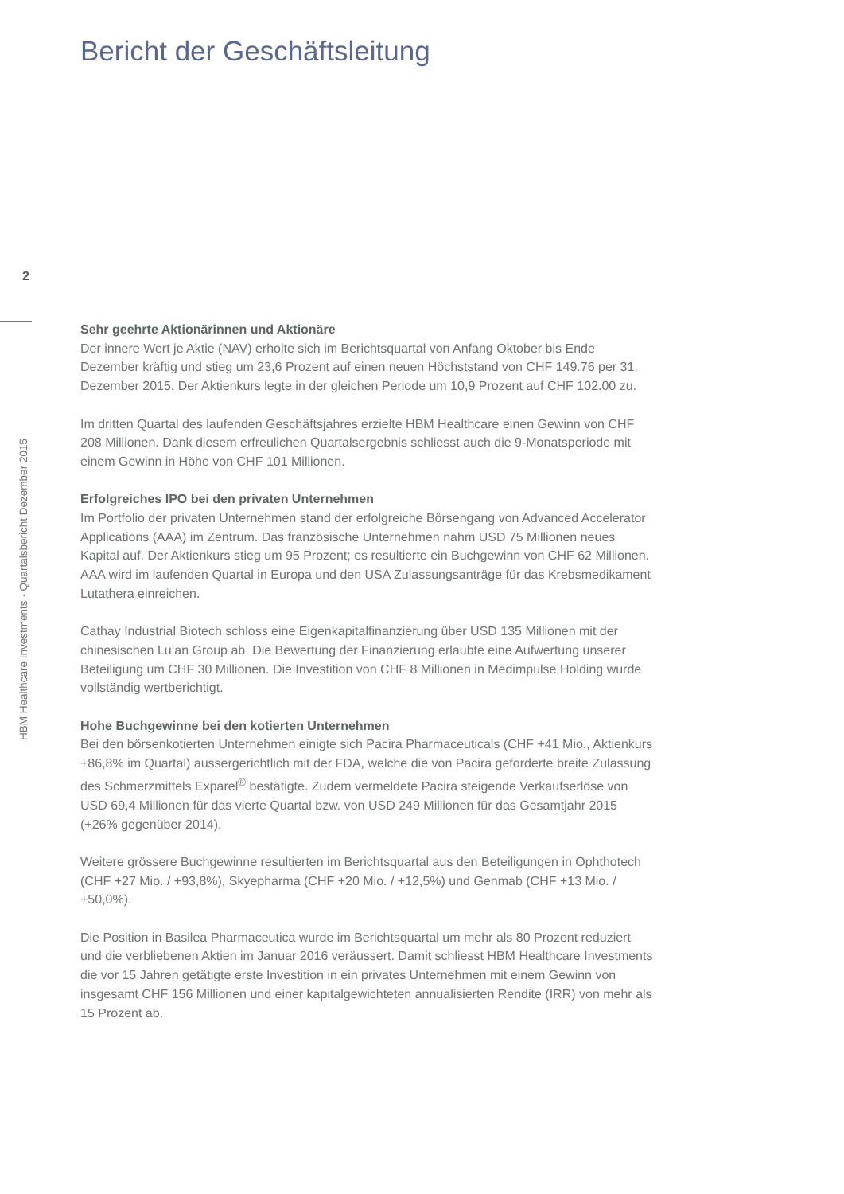Bericht der Geschäftsleitung
2
HBM Healthcare Investments · Quartalsbericht Dezember 2015
Sehr geehrte Aktionärinnen und Aktionäre
Der innere Wert je Aktie (NAV) erholte sich im Berichtsquartal von Anfang Oktober bis Ende Dezember kräftig und stieg um 23,6 Prozent auf einen neuen Höchststand von CHF 149.76 per 31. Dezember 2015. Der Aktienkurs legte in der gleichen Periode um 10,9 Prozent auf CHF 102.00 zu.
Im dritten Quartal des laufenden Geschäftsjahres erzielte HBM Healthcare einen Gewinn von CHF 208 Millionen. Dank diesem erfreulichen Quartalsergebnis schliesst auch die 9-Monatsperiode mit einem Gewinn in Höhe von CHF 101 Millionen.
Erfolgreiches IPO bei den privaten Unternehmen
Im Portfolio der privaten Unternehmen stand der erfolgreiche Börsengang von Advanced Accelerator Applications (AAA) im Zentrum. Das französische Unternehmen nahm USD 75 Millionen neues Kapital auf. Der Aktienkurs stieg um 95 Prozent; es resultierte ein Buchgewinn von CHF 62 Millionen. AAA wird im laufenden Quartal in Europa und den USA Zulassungsanträge für das Krebsmedikament Lutathera einreichen.
Cathay Industrial Biotech schloss eine Eigenkapitalfinanzierung über USD 135 Millionen mit der chinesischen Lu’an Group ab. Die Bewertung der Finanzierung erlaubte eine Aufwertung unserer Beteiligung um CHF 30 Millionen. Die Investition von CHF 8 Millionen in Medimpulse Holding wurde vollständig wertberichtigt.
Hohe Buchgewinne bei den kotierten Unternehmen
Bei den börsenkotierten Unternehmen einigte sich Pacira Pharmaceuticals (CHF +41 Mio., Aktienkurs +86,8% im Quartal) aussergerichtlich mit der FDA, welche die von Pacira geforderte breite Zulassung des Schmerzmittels Exparel<sup>®</sup> bestätigte. Zudem vermeldete Pacira steigende Verkaufserlöse von USD 69,4 Millionen für das vierte Quartal bzw. von USD 249 Millionen für das Gesamtjahr 2015 (+26% gegenüber 2014).
Weitere grössere Buchgewinne resultierten im Berichtsquartal aus den Beteiligungen in Ophthotech (CHF +27 Mio. / +93,8%), Skyepharma (CHF +20 Mio. / +12,5%) und Genmab (CHF +13 Mio. / +50,0%).
Die Position in Basilea Pharmaceutica wurde im Berichtsquartal um mehr als 80 Prozent reduziert und die verbliebenen Aktien im Januar 2016 veräussert. Damit schliesst HBM Healthcare Investments die vor 15 Jahren getätigte erste Investition in ein privates Unternehmen mit einem Gewinn von insgesamt CHF 156 Millionen und einer kapitalgewichteten annualisierten Rendite (IRR) von mehr als 15 Prozent ab.